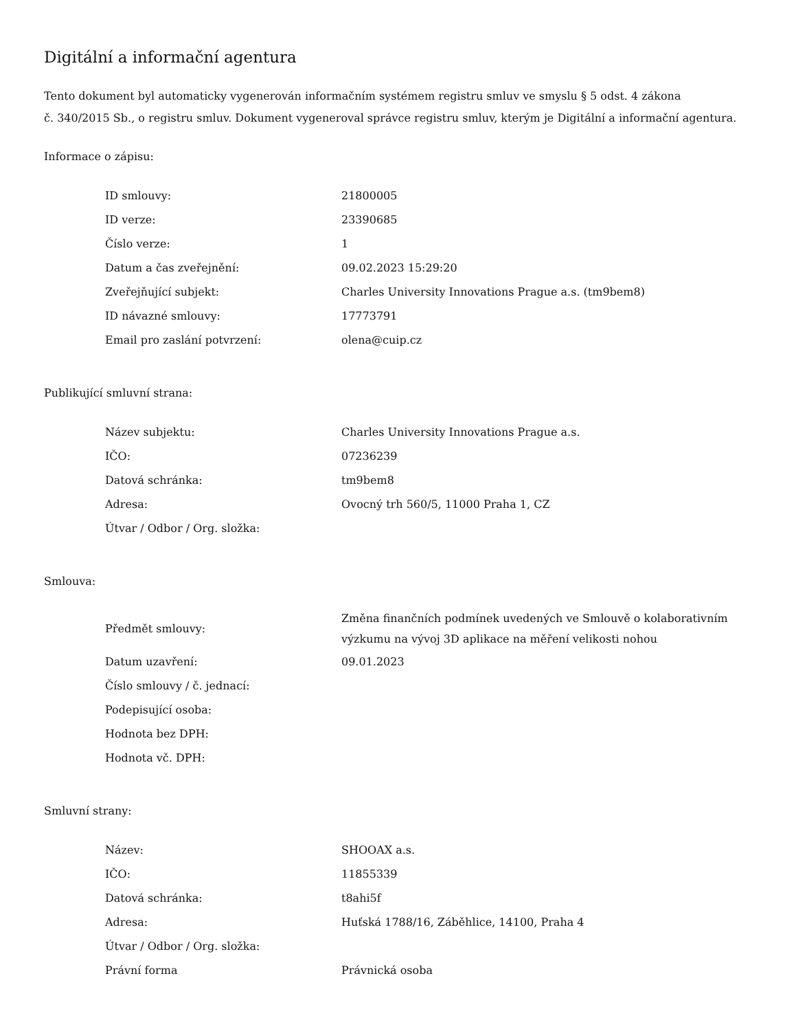Digitální a informační agentura
Tento dokument byl automaticky vygenerován informačním systémem registru smluv ve smyslu § 5 odst. 4 zákona
č. 340/2015 Sb., o registru smluv. Dokument vygeneroval správce registru smluv, kterým je Digitální a informační agentura.
Informace o zápisu:
| ID smlouvy: | 21800005 |
| ID verze: | 23390685 |
| Číslo verze: | 1 |
| Datum a čas zveřejnění: | 09.02.2023 15:29:20 |
| Zveřejňující subjekt: | Charles University Innovations Prague a.s. (tm9bem8) |
| ID návazné smlouvy: | 17773791 |
| Email pro zaslání potvrzení: | olena@cuip.cz |
Publikující smluvní strana:
| Název subjektu: | Charles University Innovations Prague a.s. |
| IČO: | 07236239 |
| Datová schránka: | tm9bem8 |
| Adresa: | Ovocný trh 560/5, 11000 Praha 1, CZ |
| Útvar / Odbor / Org. složka: | |
Smlouva:
| Předmět smlouvy: | Změna finančních podmínek uvedených ve Smlouvě o kolaborativním výzkumu na vývoj 3D aplikace na měření velikosti nohou |
| Datum uzavření: | 09.01.2023 |
| Číslo smlouvy / č. jednací: | |
| Podepisující osoba: | |
| Hodnota bez DPH: | |
| Hodnota vč. DPH: | |
Smluvní strany:
| Název: | SHOOAX a.s. |
| IČO: | 11855339 |
| Datová schránka: | t8ahi5f |
| Adresa: | Huťská 1788/16, Záběhlice, 14100, Praha 4 |
| Útvar / Odbor / Org. složka: | |
| Právní forma | Právnická osoba |